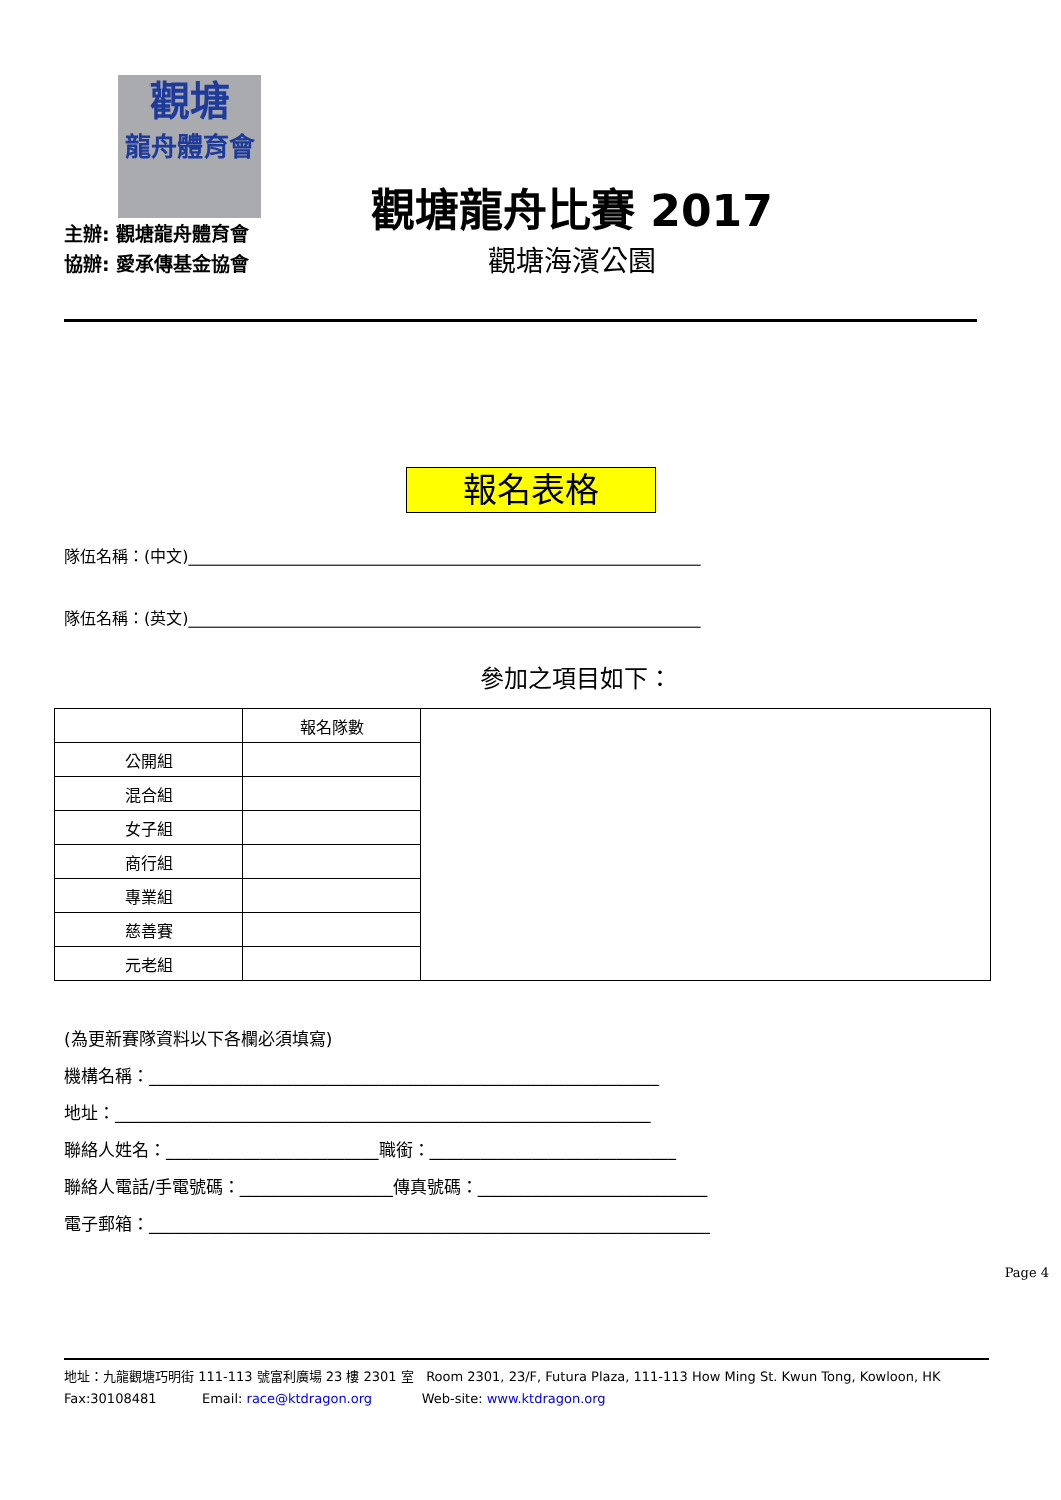觀塘
龍舟體育會
觀塘龍舟比賽 2017
觀塘海濱公園
主辦: 觀塘龍舟體育會
協辦: 愛承傳基金協會
報名表格
隊伍名稱：(中文)________________________________________________________________
隊伍名稱：(英文)________________________________________________________________
參加之項目如下：
| | 報名隊數 | |
| 公開組 | | |
| 混合組 | | |
| 女子組 | | |
| 商行組 | | |
| 專業組 | | |
| 慈善賽 | | |
| 元老組 | | |
(為更新賽隊資料以下各欄必須填寫)
機構名稱：____________________________________________________________
地址：_______________________________________________________________
聯絡人姓名：_________________________職銜：_____________________________
聯絡人電話/手電號碼：__________________傳真號碼：___________________________
電子郵箱：__________________________________________________________________
Page 4
地址：九龍觀塘巧明街 111-113 號富利廣場 23 樓 2301 室 Room 2301, 23/F, Futura Plaza, 111-113 How Ming St. Kwun Tong, Kowloon, HK
Fax:30108481 Email: race@ktdragon.org Web-site: www.ktdragon.org